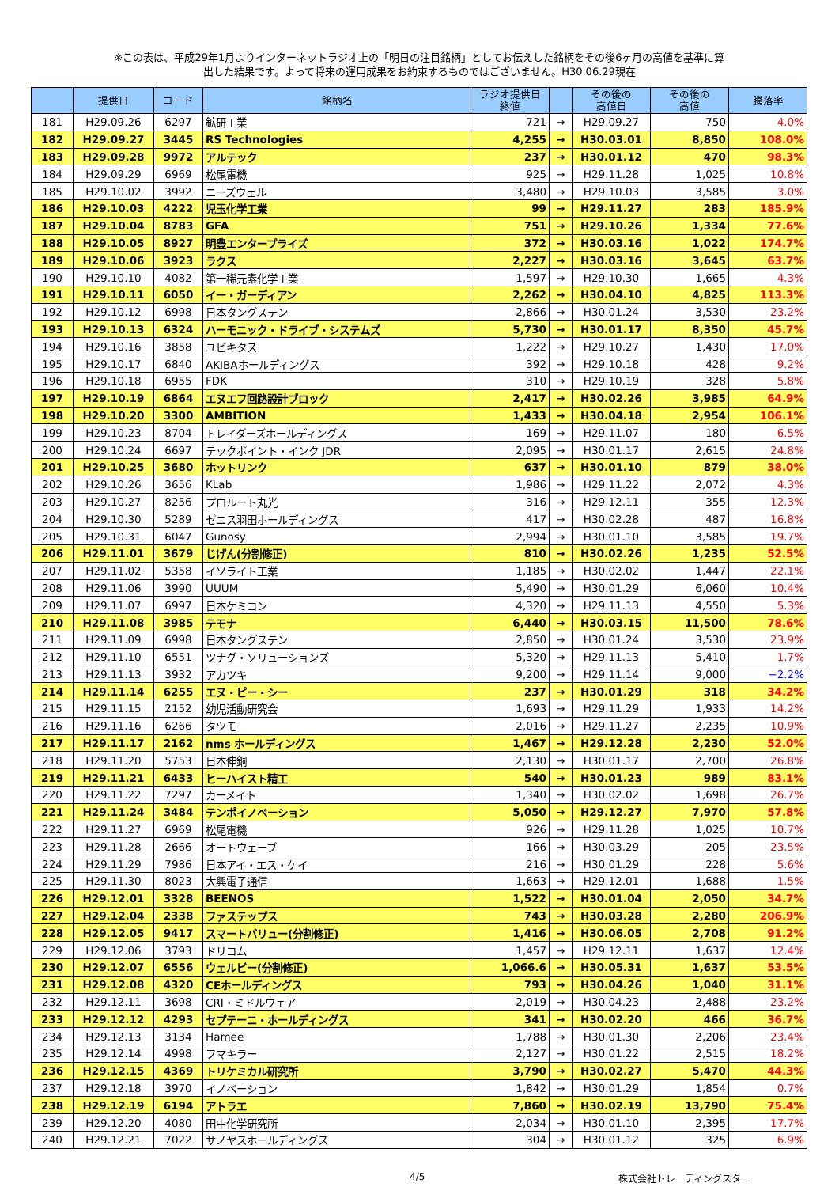※この表は、平成29年1月よりインターネットラジオ上の「明日の注目銘柄」としてお伝えした銘柄をその後6ヶ月の高値を基準に算
出した結果です。よって将来の運用成果をお約束するものではございません。H30.06.29現在
| | 提供日 | コード | 銘柄名 | ラジオ提供日 終値 | | その後の 高値日 | その後の 高値 | 騰落率 |
| --- | --- | --- | --- | --- | --- | --- | --- | --- |
| 181 | H29.09.26 | 6297 | 鉱研工業 | 721 | → | H29.09.27 | 750 | 4.0% |
| 182 | H29.09.27 | 3445 | RS Technologies | 4,255 | → | H30.03.01 | 8,850 | 108.0% |
| 183 | H29.09.28 | 9972 | アルテック | 237 | → | H30.01.12 | 470 | 98.3% |
| 184 | H29.09.29 | 6969 | 松尾電機 | 925 | → | H29.11.28 | 1,025 | 10.8% |
| 185 | H29.10.02 | 3992 | ニーズウェル | 3,480 | → | H29.10.03 | 3,585 | 3.0% |
| 186 | H29.10.03 | 4222 | 児玉化学工業 | 99 | → | H29.11.27 | 283 | 185.9% |
| 187 | H29.10.04 | 8783 | GFA | 751 | → | H29.10.26 | 1,334 | 77.6% |
| 188 | H29.10.05 | 8927 | 明豊エンタープライズ | 372 | → | H30.03.16 | 1,022 | 174.7% |
| 189 | H29.10.06 | 3923 | ラクス | 2,227 | → | H30.03.16 | 3,645 | 63.7% |
| 190 | H29.10.10 | 4082 | 第一稀元素化学工業 | 1,597 | → | H29.10.30 | 1,665 | 4.3% |
| 191 | H29.10.11 | 6050 | イー・ガーディアン | 2,262 | → | H30.04.10 | 4,825 | 113.3% |
| 192 | H29.10.12 | 6998 | 日本タングステン | 2,866 | → | H30.01.24 | 3,530 | 23.2% |
| 193 | H29.10.13 | 6324 | ハーモニック・ドライブ・システムズ | 5,730 | → | H30.01.17 | 8,350 | 45.7% |
| 194 | H29.10.16 | 3858 | ユビキタス | 1,222 | → | H29.10.27 | 1,430 | 17.0% |
| 195 | H29.10.17 | 6840 | AKIBAホールディングス | 392 | → | H29.10.18 | 428 | 9.2% |
| 196 | H29.10.18 | 6955 | FDK | 310 | → | H29.10.19 | 328 | 5.8% |
| 197 | H29.10.19 | 6864 | エヌエフ回路設計ブロック | 2,417 | → | H30.02.26 | 3,985 | 64.9% |
| 198 | H29.10.20 | 3300 | AMBITION | 1,433 | → | H30.04.18 | 2,954 | 106.1% |
| 199 | H29.10.23 | 8704 | トレイダーズホールディングス | 169 | → | H29.11.07 | 180 | 6.5% |
| 200 | H29.10.24 | 6697 | テックポイント・インク JDR | 2,095 | → | H30.01.17 | 2,615 | 24.8% |
| 201 | H29.10.25 | 3680 | ホットリンク | 637 | → | H30.01.10 | 879 | 38.0% |
| 202 | H29.10.26 | 3656 | KLab | 1,986 | → | H29.11.22 | 2,072 | 4.3% |
| 203 | H29.10.27 | 8256 | プロルート丸光 | 316 | → | H29.12.11 | 355 | 12.3% |
| 204 | H29.10.30 | 5289 | ゼニス羽田ホールディングス | 417 | → | H30.02.28 | 487 | 16.8% |
| 205 | H29.10.31 | 6047 | Gunosy | 2,994 | → | H30.01.10 | 3,585 | 19.7% |
| 206 | H29.11.01 | 3679 | じげん(分割修正) | 810 | → | H30.02.26 | 1,235 | 52.5% |
| 207 | H29.11.02 | 5358 | イソライト工業 | 1,185 | → | H30.02.02 | 1,447 | 22.1% |
| 208 | H29.11.06 | 3990 | UUUM | 5,490 | → | H30.01.29 | 6,060 | 10.4% |
| 209 | H29.11.07 | 6997 | 日本ケミコン | 4,320 | → | H29.11.13 | 4,550 | 5.3% |
| 210 | H29.11.08 | 3985 | テモナ | 6,440 | → | H30.03.15 | 11,500 | 78.6% |
| 211 | H29.11.09 | 6998 | 日本タングステン | 2,850 | → | H30.01.24 | 3,530 | 23.9% |
| 212 | H29.11.10 | 6551 | ツナグ・ソリューションズ | 5,320 | → | H29.11.13 | 5,410 | 1.7% |
| 213 | H29.11.13 | 3932 | アカツキ | 9,200 | → | H29.11.14 | 9,000 | −2.2% |
| 214 | H29.11.14 | 6255 | エヌ・ピー・シー | 237 | → | H30.01.29 | 318 | 34.2% |
| 215 | H29.11.15 | 2152 | 幼児活動研究会 | 1,693 | → | H29.11.29 | 1,933 | 14.2% |
| 216 | H29.11.16 | 6266 | タツモ | 2,016 | → | H29.11.27 | 2,235 | 10.9% |
| 217 | H29.11.17 | 2162 | nms ホールディングス | 1,467 | → | H29.12.28 | 2,230 | 52.0% |
| 218 | H29.11.20 | 5753 | 日本伸銅 | 2,130 | → | H30.01.17 | 2,700 | 26.8% |
| 219 | H29.11.21 | 6433 | ヒーハイスト精工 | 540 | → | H30.01.23 | 989 | 83.1% |
| 220 | H29.11.22 | 7297 | カーメイト | 1,340 | → | H30.02.02 | 1,698 | 26.7% |
| 221 | H29.11.24 | 3484 | テンポイノベーション | 5,050 | → | H29.12.27 | 7,970 | 57.8% |
| 222 | H29.11.27 | 6969 | 松尾電機 | 926 | → | H29.11.28 | 1,025 | 10.7% |
| 223 | H29.11.28 | 2666 | オートウェーブ | 166 | → | H30.03.29 | 205 | 23.5% |
| 224 | H29.11.29 | 7986 | 日本アイ・エス・ケイ | 216 | → | H30.01.29 | 228 | 5.6% |
| 225 | H29.11.30 | 8023 | 大興電子通信 | 1,663 | → | H29.12.01 | 1,688 | 1.5% |
| 226 | H29.12.01 | 3328 | BEENOS | 1,522 | → | H30.01.04 | 2,050 | 34.7% |
| 227 | H29.12.04 | 2338 | ファステップス | 743 | → | H30.03.28 | 2,280 | 206.9% |
| 228 | H29.12.05 | 9417 | スマートバリュー(分割修正) | 1,416 | → | H30.06.05 | 2,708 | 91.2% |
| 229 | H29.12.06 | 3793 | ドリコム | 1,457 | → | H29.12.11 | 1,637 | 12.4% |
| 230 | H29.12.07 | 6556 | ウェルビー(分割修正) | 1,066.6 | → | H30.05.31 | 1,637 | 53.5% |
| 231 | H29.12.08 | 4320 | CEホールディングス | 793 | → | H30.04.26 | 1,040 | 31.1% |
| 232 | H29.12.11 | 3698 | CRI・ミドルウェア | 2,019 | → | H30.04.23 | 2,488 | 23.2% |
| 233 | H29.12.12 | 4293 | セプテーニ・ホールディングス | 341 | → | H30.02.20 | 466 | 36.7% |
| 234 | H29.12.13 | 3134 | Hamee | 1,788 | → | H30.01.30 | 2,206 | 23.4% |
| 235 | H29.12.14 | 4998 | フマキラー | 2,127 | → | H30.01.22 | 2,515 | 18.2% |
| 236 | H29.12.15 | 4369 | トリケミカル研究所 | 3,790 | → | H30.02.27 | 5,470 | 44.3% |
| 237 | H29.12.18 | 3970 | イノベーション | 1,842 | → | H30.01.29 | 1,854 | 0.7% |
| 238 | H29.12.19 | 6194 | アトラエ | 7,860 | → | H30.02.19 | 13,790 | 75.4% |
| 239 | H29.12.20 | 4080 | 田中化学研究所 | 2,034 | → | H30.01.10 | 2,395 | 17.7% |
| 240 | H29.12.21 | 7022 | サノヤスホールディングス | 304 | → | H30.01.12 | 325 | 6.9% |
4/5 株式会社トレーディングスター